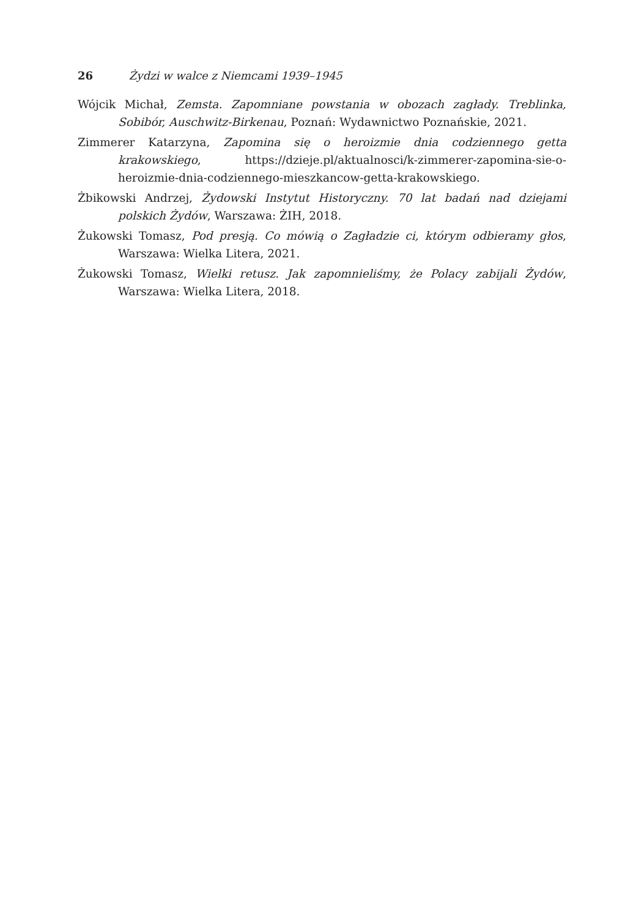26 Żydzi w walce z Niemcami 1939–1945
Wójcik Michał, Zemsta. Zapomniane powstania w obozach zagłady. Treblinka, Sobibór, Auschwitz-Birkenau, Poznań: Wydawnictwo Poznańskie, 2021.
Zimmerer Katarzyna, Zapomina się o heroizmie dnia codziennego getta krakowskiego, https://dzieje.pl/aktualnosci/k-zimmerer-zapomina-sie-o-heroizmie-dnia-codziennego-mieszkancow-getta-krakowskiego.
Żbikowski Andrzej, Żydowski Instytut Historyczny. 70 lat badań nad dziejami polskich Żydów, Warszawa: ŻIH, 2018.
Żukowski Tomasz, Pod presją. Co mówią o Zagładzie ci, którym odbieramy głos, Warszawa: Wielka Litera, 2021.
Żukowski Tomasz, Wielki retusz. Jak zapomnieliśmy, że Polacy zabijali Żydów, Warszawa: Wielka Litera, 2018.